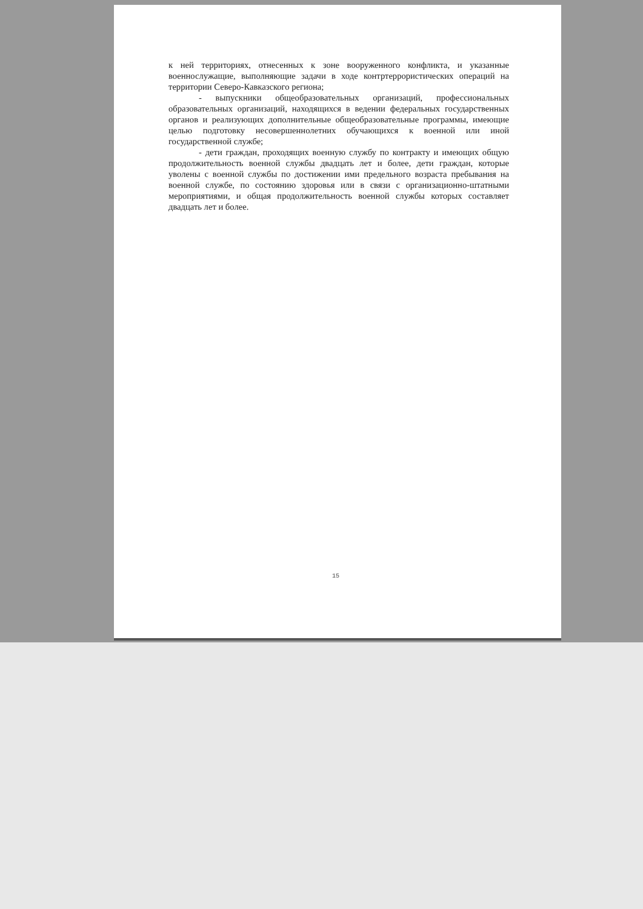к ней территориях, отнесенных к зоне вооруженного конфликта, и указанные военнослужащие, выполняющие задачи в ходе контртеррористических операций на территории Северо-Кавказского региона;
- выпускники общеобразовательных организаций, профессиональных образовательных организаций, находящихся в ведении федеральных государственных органов и реализующих дополнительные общеобразовательные программы, имеющие целью подготовку несовершеннолетних обучающихся к военной или иной государственной службе;
- дети граждан, проходящих военную службу по контракту и имеющих общую продолжительность военной службы двадцать лет и более, дети граждан, которые уволены с военной службы по достижении ими предельного возраста пребывания на военной службе, по состоянию здоровья или в связи с организационно-штатными мероприятиями, и общая продолжительность военной службы которых составляет двадцать лет и более.
15